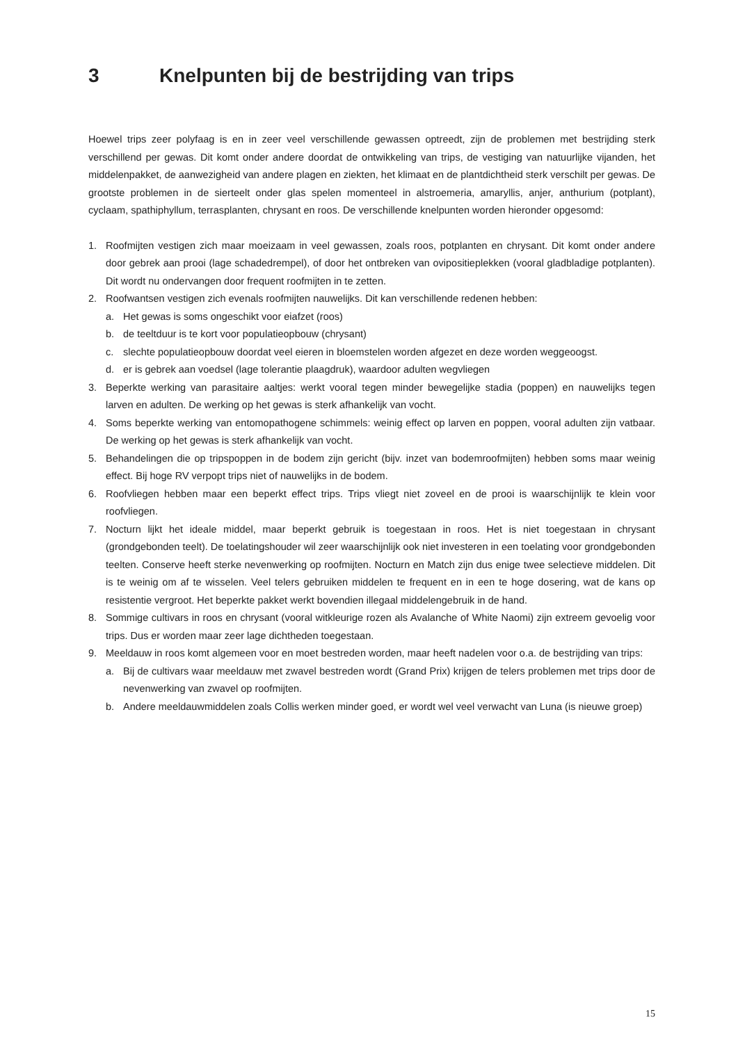3 Knelpunten bij de bestrijding van trips
Hoewel trips zeer polyfaag is en in zeer veel verschillende gewassen optreedt, zijn de problemen met bestrijding sterk verschillend per gewas. Dit komt onder andere doordat de ontwikkeling van trips, de vestiging van natuurlijke vijanden, het middelenpakket, de aanwezigheid van andere plagen en ziekten, het klimaat en de plantdichtheid sterk verschilt per gewas. De grootste problemen in de sierteelt onder glas spelen momenteel in alstroemeria, amaryllis, anjer, anthurium (potplant), cyclaam, spathiphyllum, terrasplanten, chrysant en roos. De verschillende knelpunten worden hieronder opgesomd:
1. Roofmijten vestigen zich maar moeizaam in veel gewassen, zoals roos, potplanten en chrysant. Dit komt onder andere door gebrek aan prooi (lage schadedrempel), of door het ontbreken van ovipositieplekken (vooral gladbladige potplanten). Dit wordt nu ondervangen door frequent roofmijten in te zetten.
2. Roofwantsen vestigen zich evenals roofmijten nauwelijks. Dit kan verschillende redenen hebben:
a. Het gewas is soms ongeschikt voor eiafzet (roos)
b. de teeltduur is te kort voor populatieopbouw (chrysant)
c. slechte populatieopbouw doordat veel eieren in bloemstelen worden afgezet en deze worden weggeoogst.
d. er is gebrek aan voedsel (lage tolerantie plaagdruk), waardoor adulten wegvliegen
3. Beperkte werking van parasitaire aaltjes: werkt vooral tegen minder bewegelijke stadia (poppen) en nauwelijks tegen larven en adulten. De werking op het gewas is sterk afhankelijk van vocht.
4. Soms beperkte werking van entomopathogene schimmels: weinig effect op larven en poppen, vooral adulten zijn vatbaar. De werking op het gewas is sterk afhankelijk van vocht.
5. Behandelingen die op tripspoppen in de bodem zijn gericht (bijv. inzet van bodemroofmijten) hebben soms maar weinig effect. Bij hoge RV verpopt trips niet of nauwelijks in de bodem.
6. Roofvliegen hebben maar een beperkt effect trips. Trips vliegt niet zoveel en de prooi is waarschijnlijk te klein voor roofvliegen.
7. Nocturn lijkt het ideale middel, maar beperkt gebruik is toegestaan in roos. Het is niet toegestaan in chrysant (grondgebonden teelt). De toelatingshouder wil zeer waarschijnlijk ook niet investeren in een toelating voor grondgebonden teelten. Conserve heeft sterke nevenwerking op roofmijten. Nocturn en Match zijn dus enige twee selectieve middelen. Dit is te weinig om af te wisselen. Veel telers gebruiken middelen te frequent en in een te hoge dosering, wat de kans op resistentie vergroot. Het beperkte pakket werkt bovendien illegaal middelengebruik in de hand.
8. Sommige cultivars in roos en chrysant (vooral witkleurige rozen als Avalanche of White Naomi) zijn extreem gevoelig voor trips. Dus er worden maar zeer lage dichtheden toegestaan.
9. Meeldauw in roos komt algemeen voor en moet bestreden worden, maar heeft nadelen voor o.a. de bestrijding van trips:
a. Bij de cultivars waar meeldauw met zwavel bestreden wordt (Grand Prix) krijgen de telers problemen met trips door de nevenwerking van zwavel op roofmijten.
b. Andere meeldauwmiddelen zoals Collis werken minder goed, er wordt wel veel verwacht van Luna (is nieuwe groep)
15